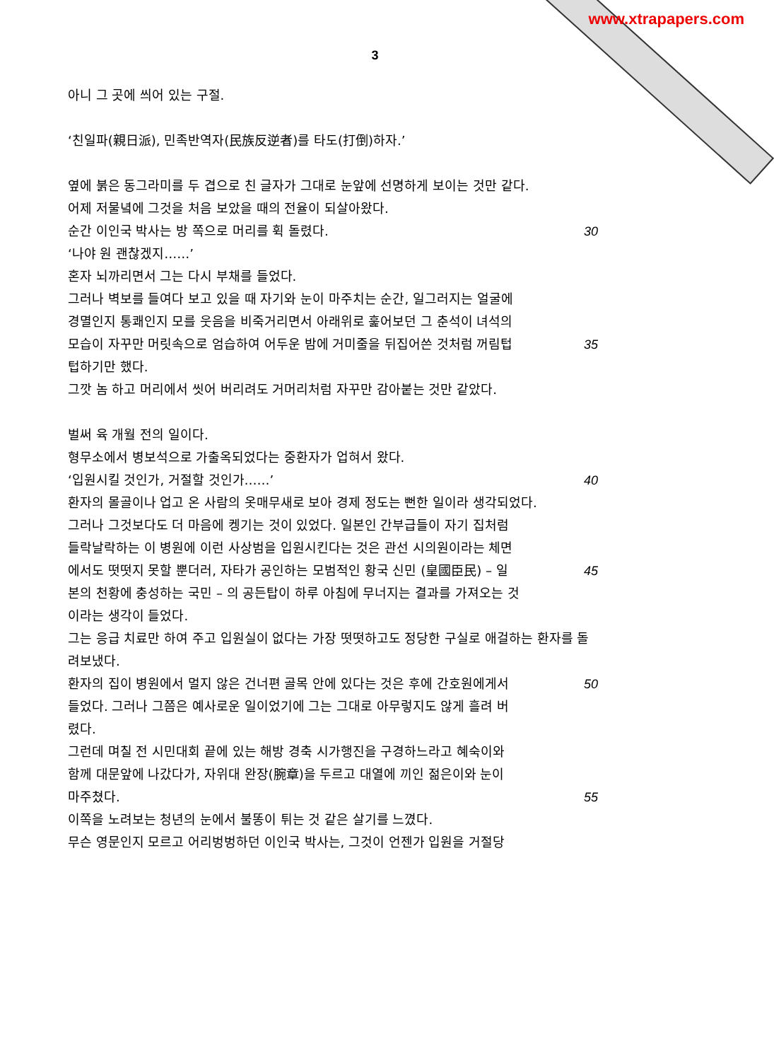www.xtrapapers.com
3
아니 그 곳에 씌어 있는 구절.
‘친일파(親日派), 민족반역자(民族反逆者)를 타도(打倒)하자.’
옆에 붉은 동그라미를 두 겹으로 친 글자가 그대로 눈앞에 선명하게 보이는 것만 같다.
어제 저물녘에 그것을 처음 보았을 때의 전율이 되살아왔다.
순간 이인국 박사는 방 쪽으로 머리를 휙 돌렸다. 30
‘나야 원 괜찮겠지……’
혼자 뇌까리면서 그는 다시 부채를 들었다.
그러나 벽보를 들여다 보고 있을 때 자기와 눈이 마주치는 순간, 일그러지는 얼굴에 경멸인지 통쾌인지 모를 웃음을 비죽거리면서 아래위로 훑어보던 그 춘석이 녀석의 모습이 자꾸만 머릿속으로 엄습하여 어두운 밤에 거미줄을 뒤집어쓴 것처럼 꺼림텁텁하기만 했다.
35
그깟 놈 하고 머리에서 씻어 버리려도 거머리처럼 자꾸만 감아붙는 것만 같았다.
벌써 육 개월 전의 일이다.
형무소에서 병보석으로 가출옥되었다는 중환자가 업혀서 왔다.
‘입원시킬 것인가, 거절할 것인가……’ 40
환자의 몰골이나 업고 온 사람의 옷매무새로 보아 경제 정도는 뻔한 일이라 생각되었다.
그러나 그것보다도 더 마음에 켕기는 것이 있었다. 일본인 간부급들이 자기 집처럼 들락날락하는 이 병원에 이런 사상범을 입원시킨다는 것은 관선 시의원이라는 체면에서도 떳떳지 못할 뿐더러, 자타가 공인하는 모범적인 황국 신민 (皇國臣民) – 일본의 천황에 충성하는 국민 – 의 공든탑이 하루 아침에 무너지는 결과를 가져오는 것이라는 생각이 들었다.
45
그는 응급 치료만 하여 주고 입원실이 없다는 가장 떳떳하고도 정당한 구실로 애걸하는 환자를 돌려보냈다.
환자의 집이 병원에서 멀지 않은 건너편 골목 안에 있다는 것은 후에 간호원에게서 들었다. 그러나 그쯤은 예사로운 일이었기에 그는 그대로 아무렇지도 않게 흘려 버렸다.
50
그런데 며칠 전 시민대회 끝에 있는 해방 경축 시가행진을 구경하느라고 혜숙이와 함께 대문앞에 나갔다가, 자위대 완장(腕章)을 두르고 대열에 끼인 젊은이와 눈이 마주쳤다.
55
이쪽을 노려보는 청년의 눈에서 불똥이 튀는 것 같은 살기를 느꼈다.
무슨 영문인지 모르고 어리벙벙하던 이인국 박사는, 그것이 언젠가 입원을 거절당